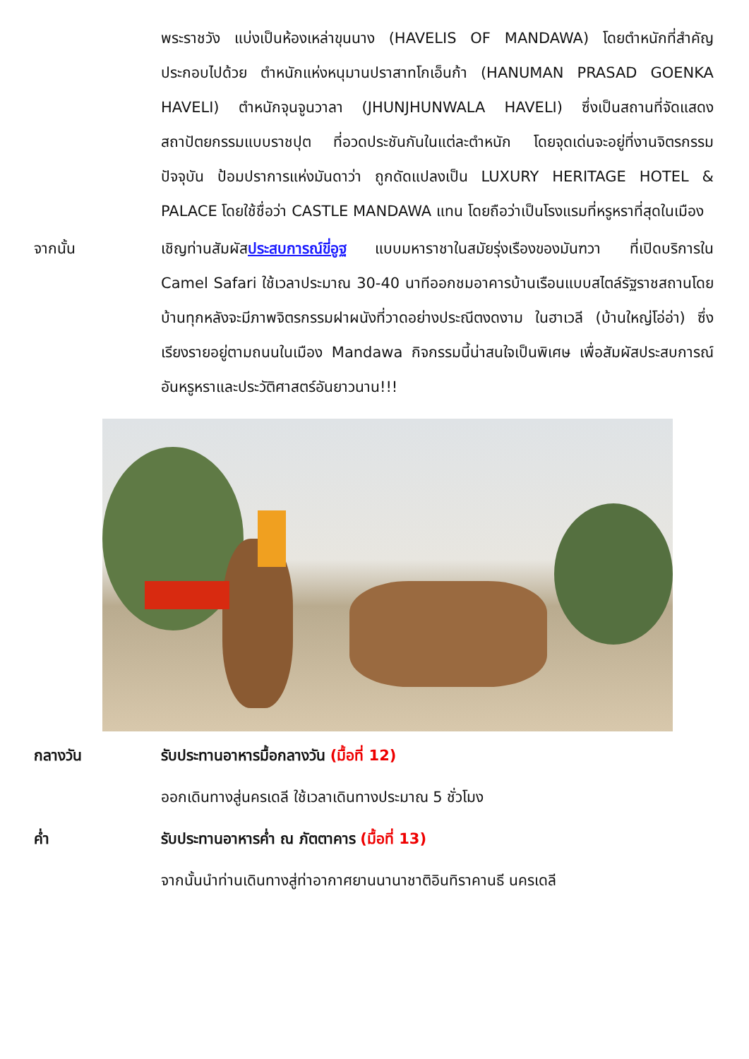พระราชวัง แบ่งเป็นห้องเหล่าขุนนาง (HAVELIS OF MANDAWA) โดยตำหนักที่สำคัญประกอบไปด้วย ตำหนักแห่งหนุมานปราสาทโกเอ็นก้า (HANUMAN PRASAD GOENKA HAVELI) ตำหนักจุนจูนวาลา (JHUNJHUNWALA HAVELI) ซึ่งเป็นสถานที่จัดแสดงสถาปัตยกรรมแบบราชปุต ที่อวดประชันกันในแต่ละตำหนัก โดยจุดเด่นจะอยู่ที่งานจิตรกรรมปัจจุบัน ป้อมปราการแห่งมันดาว่า ถูกดัดแปลงเป็น LUXURY HERITAGE HOTEL & PALACE โดยใช้ชื่อว่า CASTLE MANDAWA แทน โดยถือว่าเป็นโรงแรมที่หรูหราที่สุดในเมือง
จากนั้น เชิญท่านสัมผัสประสบการณ์ขี่อูฐ แบบมหาราชาในสมัยรุ่งเรืองของมันฑวา ที่เปิดบริการใน Camel Safari ใช้เวลาประมาณ 30-40 นาทีออกชมอาคารบ้านเรือนแบบสไตล์รัฐราชสถานโดย บ้านทุกหลังจะมีภาพจิตรกรรมฝาผนังที่วาดอย่างประณีตงดงาม ในฮาเวลี (บ้านใหญ่โอ่อ่า) ซึ่งเรียงรายอยู่ตามถนนในเมือง Mandawa กิจกรรมนี้น่าสนใจเป็นพิเศษ เพื่อสัมผัสประสบการณ์อันหรูหราและประวัติศาสตร์อันยาวนาน!!!
กลางวัน รับประทานอาหารมื้อกลางวัน (มื้อที่ 12)
ออกเดินทางสู่นครเดลี ใช้เวลาเดินทางประมาณ 5 ชั่วโมง
ค่ำ รับประทานอาหารค่ำ ณ ภัตตาคาร (มื้อที่ 13)
จากนั้นนำท่านเดินทางสู่ท่าอากาศยานนานาชาติอินทิราคานธี นครเดลี